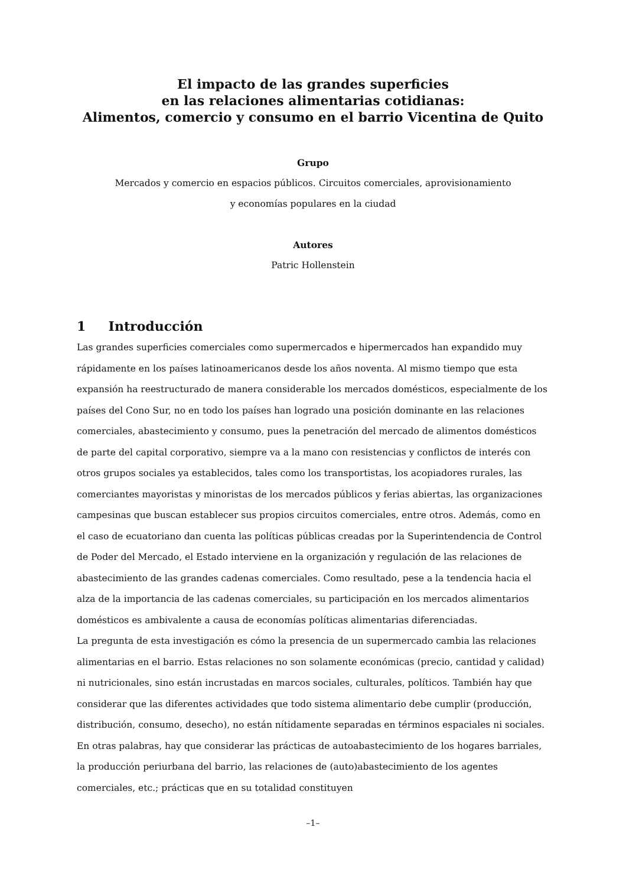El impacto de las grandes superficies
en las relaciones alimentarias cotidianas:
Alimentos, comercio y consumo en el barrio Vicentina de Quito
Grupo
Mercados y comercio en espacios públicos. Circuitos comerciales, aprovisionamiento
y economías populares en la ciudad
Autores
Patric Hollenstein
1 Introducción
Las grandes superficies comerciales como supermercados e hipermercados han expandido muy rápidamente en los países latinoamericanos desde los años noventa. Al mismo tiempo que esta expansión ha reestructurado de manera considerable los mercados domésticos, especialmente de los países del Cono Sur, no en todo los países han logrado una posición dominante en las relaciones comerciales, abastecimiento y consumo, pues la penetración del mercado de alimentos domésticos de parte del capital corporativo, siempre va a la mano con resistencias y conflictos de interés con otros grupos sociales ya establecidos, tales como los transportistas, los acopiadores rurales, las comerciantes mayoristas y minoristas de los mercados públicos y ferias abiertas, las organizaciones campesinas que buscan establecer sus propios circuitos comerciales, entre otros. Además, como en el caso de ecuatoriano dan cuenta las políticas públicas creadas por la Superintendencia de Control de Poder del Mercado, el Estado interviene en la organización y regulación de las relaciones de abastecimiento de las grandes cadenas comerciales. Como resultado, pese a la tendencia hacia el alza de la importancia de las cadenas comerciales, su participación en los mercados alimentarios domésticos es ambivalente a causa de economías políticas alimentarias diferenciadas.
La pregunta de esta investigación es cómo la presencia de un supermercado cambia las relaciones alimentarias en el barrio. Estas relaciones no son solamente económicas (precio, cantidad y calidad) ni nutricionales, sino están incrustadas en marcos sociales, culturales, políticos. También hay que considerar que las diferentes actividades que todo sistema alimentario debe cumplir (producción, distribución, consumo, desecho), no están nítidamente separadas en términos espaciales ni sociales. En otras palabras, hay que considerar las prácticas de autoabastecimiento de los hogares barriales, la producción periurbana del barrio, las relaciones de (auto)abastecimiento de los agentes comerciales, etc.; prácticas que en su totalidad constituyen
–1–